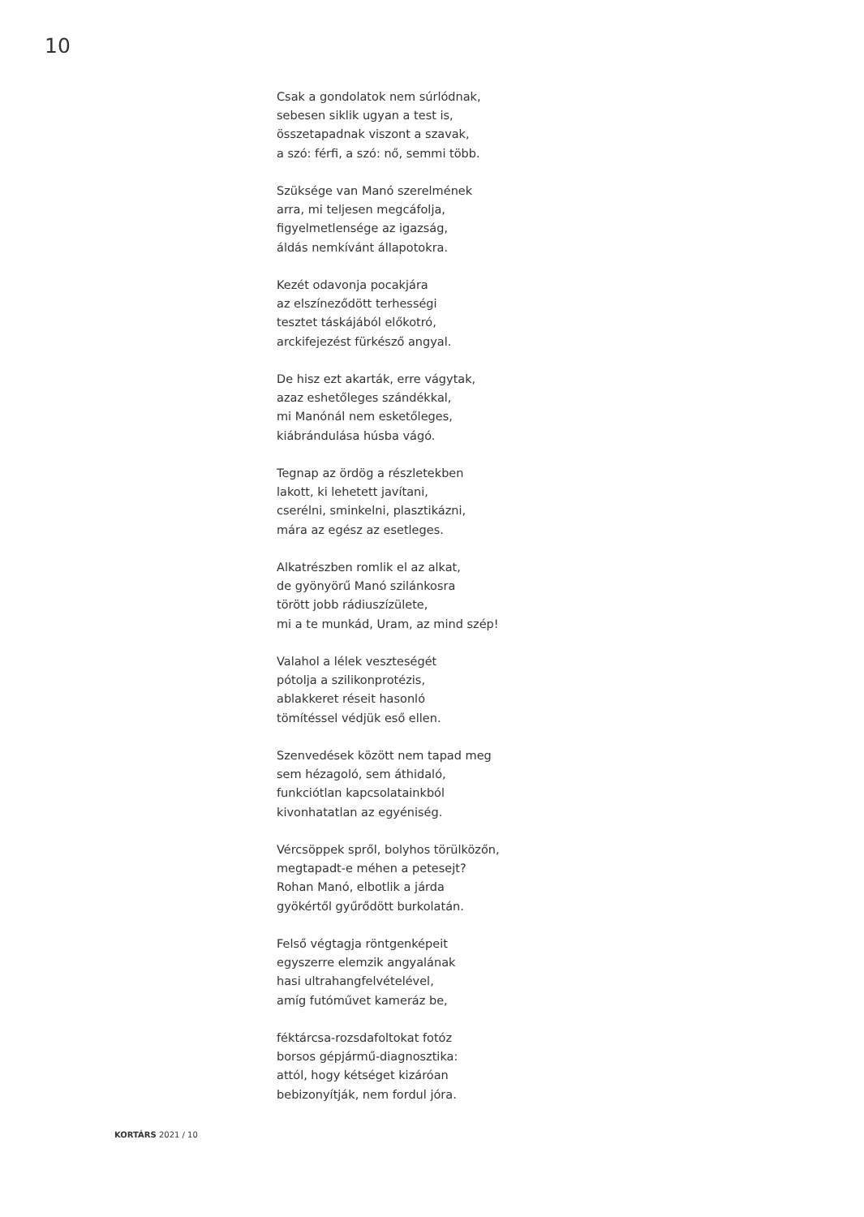10
Csak a gondolatok nem súrlódnak,
sebesen siklik ugyan a test is,
összetapadnak viszont a szavak,
a szó: férfi, a szó: nő, semmi több.
Szüksége van Manó szerelmének
arra, mi teljesen megcáfolja,
figyelmetlensége az igazság,
áldás nemkívánt állapotokra.
Kezét odavonja pocakjára
az elszíneződött terhességi
tesztet táskájából előkotró,
arckifejezést fürkésző angyal.
De hisz ezt akarták, erre vágytak,
azaz eshetőleges szándékkal,
mi Manónál nem esketőleges,
kiábrándulása húsba vágó.
Tegnap az ördög a részletekben
lakott, ki lehetett javítani,
cserélni, sminkelni, plasztikázni,
mára az egész az esetleges.
Alkatrészben romlik el az alkat,
de gyönyörű Manó szilánkosra
törött jobb rádiuszízülete,
mi a te munkád, Uram, az mind szép!
Valahol a lélek veszteségét
pótolja a szilikonprotézis,
ablakkeret réseit hasonló
tömítéssel védjük eső ellen.
Szenvedések között nem tapad meg
sem hézagoló, sem áthidaló,
funkciótlan kapcsolatainkból
kivonhatatlan az egyéniség.
Vércsöppek spről, bolyhos törülközőn,
megtapadt-e méhen a petesejt?
Rohan Manó, elbotlik a járda
gyökértől gyűrődött burkolatán.
Felső végtagja röntgenképeit
egyszerre elemzik angyalának
hasi ultrahangfelvételével,
amíg futóművet kameráz be,
féktárcsa-rozsdafoltokat fotóz
borsos gépjármű-diagnosztika:
attól, hogy kétséget kizáróan
bebizonyítják, nem fordul jóra.
KORTÁRS 2021 / 10